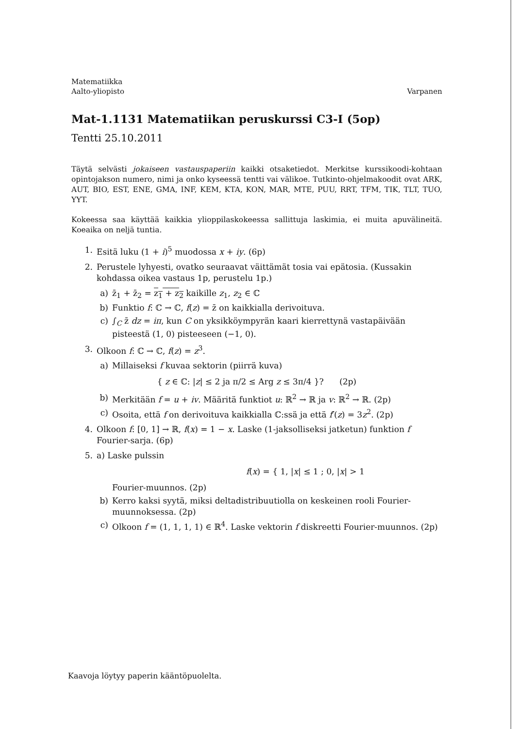Matematiikka
Aalto-yliopisto
Varpanen
Mat-1.1131 Matematiikan peruskurssi C3-I (5op)
Tentti 25.10.2011
Täytä selvästi jokaiseen vastauspaperiin kaikki otsaketiedot. Merkitse kurssikoodi-kohtaan opintojakson numero, nimi ja onko kyseessä tentti vai välikoe. Tutkinto-ohjelmakoodit ovat ARK, AUT, BIO, EST, ENE, GMA, INF, KEM, KTA, KON, MAR, MTE, PUU, RRT, TFM, TIK, TLT, TUO, YYT.
Kokeessa saa käyttää kaikkia ylioppilaskokeessa sallittuja laskimia, ei muita apuvälineitä. Koeaika on neljä tuntia.
1. Esitä luku (1 + i)<sup>5</sup> muodossa x + iy. (6p)
2. Perustele lyhyesti, ovatko seuraavat väittämät tosia vai epätosia. (Kussakin kohdassa oikea vastaus 1p, perustelu 1p.)
a) z̄<sub>1</sub> + z̄<sub>2</sub> = z<sub>1</sub> + z<sub>2</sub> kaikille z<sub>1</sub>, z<sub>2</sub> ∈ ℂ
b) Funktio f: ℂ → ℂ, f(z) = z̄ on kaikkialla derivoituva.
c) ∫<sub>C</sub> z̄ dz = iπ, kun C on yksikköympyrän kaari kierrettynä vastapäivään pisteestä (1, 0) pisteeseen (−1, 0).
3. Olkoon f: ℂ → ℂ, f(z) = z<sup>3</sup>.
a) Millaiseksi f kuvaa sektorin (piirrä kuva)
{ z ∈ ℂ: |z| ≤ 2 ja π/2 ≤ Arg z ≤ 3π/4 }? (2p)
b) Merkitään f = u + iv. Määritä funktiot u: ℝ<sup>2</sup> → ℝ ja v: ℝ<sup>2</sup> → ℝ. (2p)
c) Osoita, että f on derivoituva kaikkialla ℂ:ssä ja että f′(z) = 3z<sup>2</sup>. (2p)
4. Olkoon f: [0, 1] → ℝ, f(x) = 1 − x. Laske (1-jaksolliseksi jatketun) funktion f Fourier-sarja. (6p)
5. a) Laske pulssin
f(x) = { 1, |x| ≤ 1 ; 0, |x| > 1
Fourier-muunnos. (2p)
b) Kerro kaksi syytä, miksi deltadistribuutiolla on keskeinen rooli Fourier-muunnoksessa. (2p)
c) Olkoon f = (1, 1, 1, 1) ∈ ℝ<sup>4</sup>. Laske vektorin f diskreetti Fourier-muunnos. (2p)
Kaavoja löytyy paperin kääntöpuolelta.